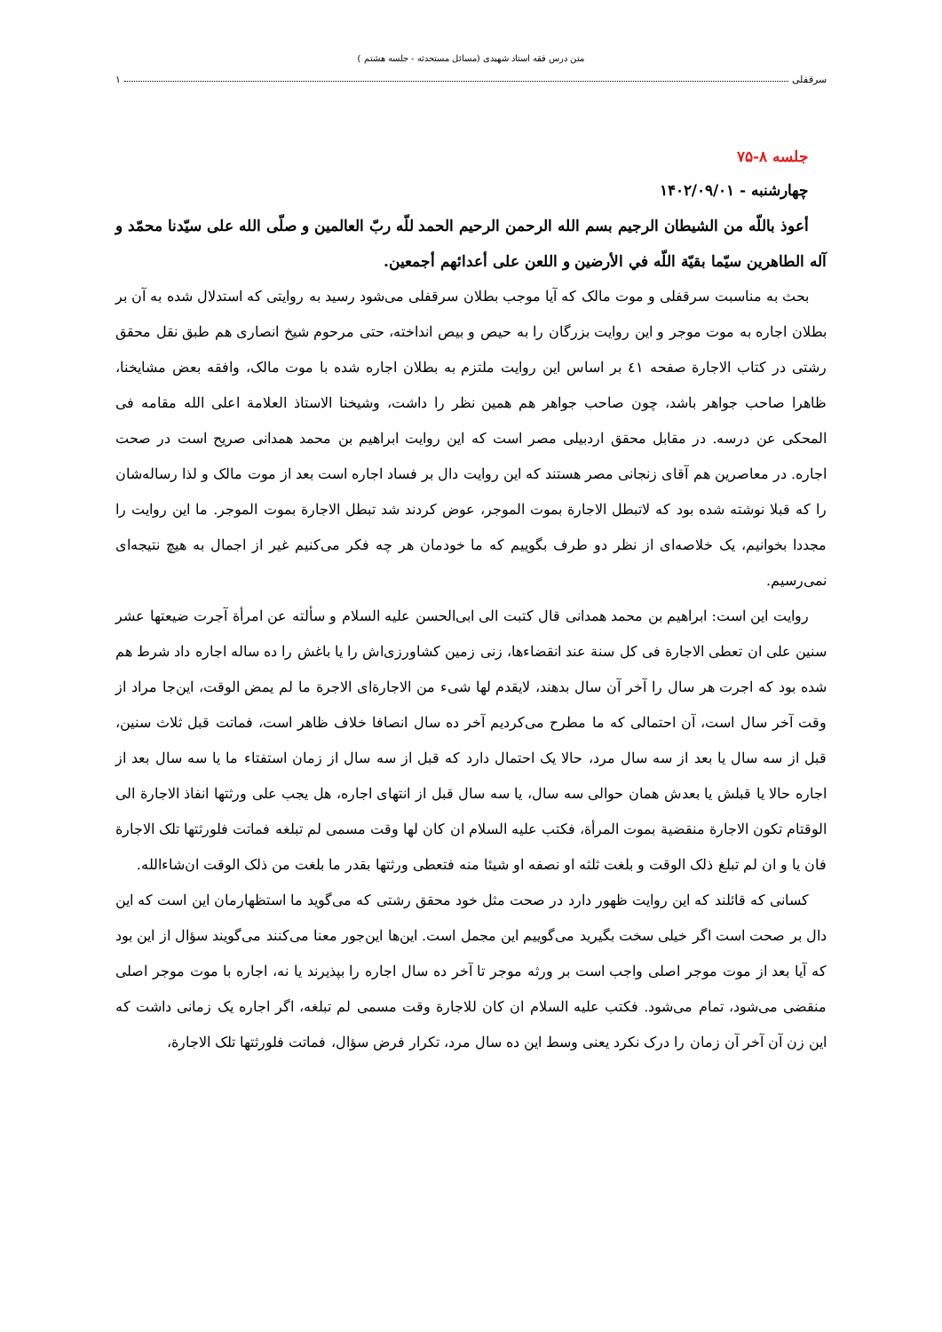متن درس فقه استاد شهیدی (مسائل مستحدثه - جلسه هشتم )
سرقفلی ۱
جلسه ۸-۷۵
چهارشنبه - ۱۴۰۲/۰۹/۰۱
أعوذ باللّه من الشيطان الرجيم بسم الله الرحمن الرحيم الحمد للّه ربّ العالمين و صلّى الله على سيّدنا محمّد و آله الطاهرين سيّما بقيّة اللّه في الأرضين و اللعن على أعدائهم أجمعين.
بحث به مناسبت سرقفلی و موت مالک که آیا موجب بطلان سرقفلی می‌شود رسید به روایتی که استدلال شده به آن بر بطلان اجاره به موت موجر و این روایت بزرگان را به حیص و بیص انداخته، حتی مرحوم شیخ انصاری هم طبق نقل محقق رشتی در کتاب الاجارة صفحه ٤١ بر اساس این روایت ملتزم به بطلان اجاره شده با موت مالک، وافقه بعض مشایخنا، ظاهرا صاحب جواهر باشد، چون صاحب جواهر هم همین نظر را داشت، وشیخنا الاستاذ العلامة اعلی الله مقامه فی المحکی عن درسه. در مقابل محقق اردبیلی مصر است که این روایت ابراهیم بن محمد همدانی صریح است در صحت اجاره. در معاصرین هم آقای زنجانی مصر هستند که این روایت دال بر فساد اجاره است بعد از موت مالک و لذا رساله‌شان را که قبلا نوشته شده بود که لاتبطل الاجارة بموت الموجر، عوض کردند شد تبطل الاجارة بموت الموجر. ما این روایت را مجددا بخوانیم، یک خلاصه‌ای از نظر دو طرف بگوییم که ما خودمان هر چه فکر می‌کنیم غیر از اجمال به هیچ نتیجه‌ای نمی‌رسیم.
روایت این است: ابراهیم بن محمد همدانی قال کتبت الی ابی‌الحسن علیه السلام و سألته عن امرأة آجرت ضیعتها عشر سنین علی ان تعطی الاجارة فی کل سنة عند انقضاءها، زنی زمین کشاورزی‌اش را یا باغش را ده ساله اجاره داد شرط هم شده بود که اجرت هر سال را آخر آن سال بدهند، لایقدم لها شیء من الاجارةای الاجرة ما لم یمض الوقت، این‌جا مراد از وقت آخر سال است، آن احتمالی که ما مطرح می‌کردیم آخر ده سال انصافا خلاف ظاهر است، فماتت قبل ثلاث سنین، قبل از سه سال یا بعد از سه سال مرد، حالا یک احتمال دارد که قبل از سه سال از زمان استفتاء ما یا سه سال بعد از اجاره حالا یا قبلش یا بعدش همان حوالی سه سال، یا سه سال قبل از انتهای اجاره، هل یجب علی ورثتها انفاذ الاجارة الی الوقتام تکون الاجارة منقضية بموت المرأة، فکتب علیه السلام ان کان لها وقت مسمی لم تبلغه فماتت فلورثتها تلک الاجارة فان یا و ان لم تبلغ ذلک الوقت و بلغت ثلثه او نصفه او شیئا منه فتعطی ورثتها بقدر ما بلغت من ذلک الوقت ان‌شاءالله.
کسانی که قائلند که این روایت ظهور دارد در صحت مثل خود محقق رشتی که می‌گوید ما استظهارمان این است که این دال بر صحت است اگر خیلی سخت بگیرید می‌گوییم این مجمل است. این‌ها این‌جور معنا می‌کنند می‌گویند سؤال از این بود که آیا بعد از موت موجر اصلی واجب است بر ورثه موجر تا آخر ده سال اجاره را بپذیرند یا نه، اجاره با موت موجر اصلی منقضی می‌شود، تمام می‌شود. فکتب علیه السلام ان کان للاجارة وقت مسمی لم تبلغه، اگر اجاره یک زمانی داشت که این زن آن آخر آن زمان را درک نکرد یعنی وسط این ده سال مرد، تکرار فرض سؤال، فماتت فلورثتها تلک الاجارة،